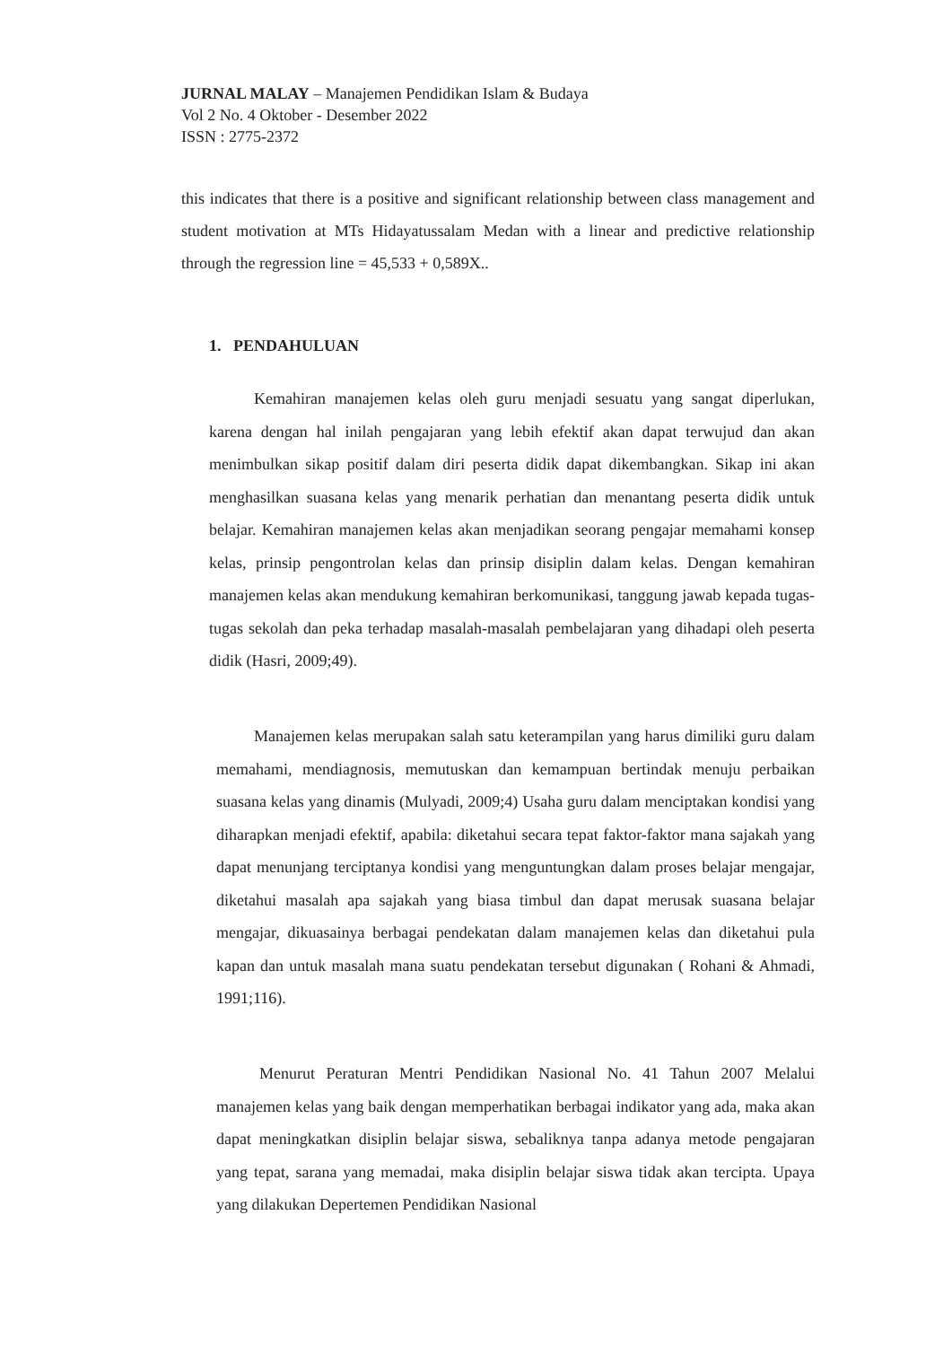JURNAL MALAY – Manajemen Pendidikan Islam & Budaya
Vol 2 No. 4 Oktober - Desember 2022
ISSN : 2775-2372
this indicates that there is a positive and significant relationship between class management and student motivation at MTs Hidayatussalam Medan with a linear and predictive relationship through the regression line = 45,533 + 0,589X..
1. PENDAHULUAN
Kemahiran manajemen kelas oleh guru menjadi sesuatu yang sangat diperlukan, karena dengan hal inilah pengajaran yang lebih efektif akan dapat terwujud dan akan menimbulkan sikap positif dalam diri peserta didik dapat dikembangkan. Sikap ini akan menghasilkan suasana kelas yang menarik perhatian dan menantang peserta didik untuk belajar. Kemahiran manajemen kelas akan menjadikan seorang pengajar memahami konsep kelas, prinsip pengontrolan kelas dan prinsip disiplin dalam kelas. Dengan kemahiran manajemen kelas akan mendukung kemahiran berkomunikasi, tanggung jawab kepada tugas-tugas sekolah dan peka terhadap masalah-masalah pembelajaran yang dihadapi oleh peserta didik (Hasri, 2009;49).
Manajemen kelas merupakan salah satu keterampilan yang harus dimiliki guru dalam memahami, mendiagnosis, memutuskan dan kemampuan bertindak menuju perbaikan suasana kelas yang dinamis (Mulyadi, 2009;4) Usaha guru dalam menciptakan kondisi yang diharapkan menjadi efektif, apabila: diketahui secara tepat faktor-faktor mana sajakah yang dapat menunjang terciptanya kondisi yang menguntungkan dalam proses belajar mengajar, diketahui masalah apa sajakah yang biasa timbul dan dapat merusak suasana belajar mengajar, dikuasainya berbagai pendekatan dalam manajemen kelas dan diketahui pula kapan dan untuk masalah mana suatu pendekatan tersebut digunakan ( Rohani & Ahmadi, 1991;116).
Menurut Peraturan Mentri Pendidikan Nasional No. 41 Tahun 2007 Melalui manajemen kelas yang baik dengan memperhatikan berbagai indikator yang ada, maka akan dapat meningkatkan disiplin belajar siswa, sebaliknya tanpa adanya metode pengajaran yang tepat, sarana yang memadai, maka disiplin belajar siswa tidak akan tercipta. Upaya yang dilakukan Depertemen Pendidikan Nasional